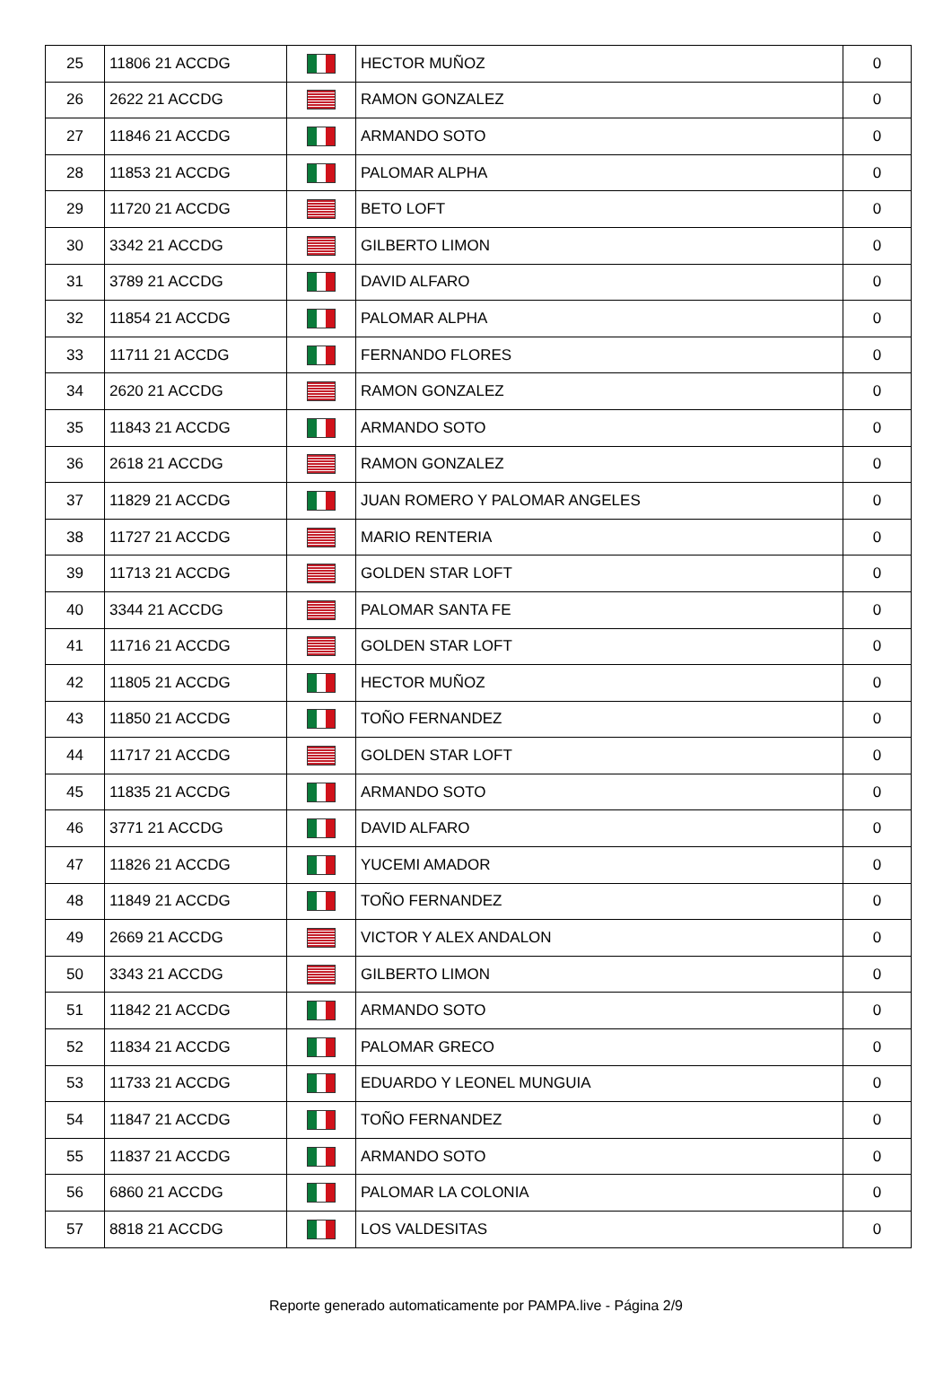| 25 | 11806 21 ACCDG | | HECTOR MUÑOZ | 0 |
| 26 | 2622 21 ACCDG | | RAMON GONZALEZ | 0 |
| 27 | 11846 21 ACCDG | | ARMANDO SOTO | 0 |
| 28 | 11853 21 ACCDG | | PALOMAR ALPHA | 0 |
| 29 | 11720 21 ACCDG | | BETO LOFT | 0 |
| 30 | 3342 21 ACCDG | | GILBERTO LIMON | 0 |
| 31 | 3789 21 ACCDG | | DAVID ALFARO | 0 |
| 32 | 11854 21 ACCDG | | PALOMAR ALPHA | 0 |
| 33 | 11711 21 ACCDG | | FERNANDO FLORES | 0 |
| 34 | 2620 21 ACCDG | | RAMON GONZALEZ | 0 |
| 35 | 11843 21 ACCDG | | ARMANDO SOTO | 0 |
| 36 | 2618 21 ACCDG | | RAMON GONZALEZ | 0 |
| 37 | 11829 21 ACCDG | | JUAN ROMERO Y PALOMAR ANGELES | 0 |
| 38 | 11727 21 ACCDG | | MARIO RENTERIA | 0 |
| 39 | 11713 21 ACCDG | | GOLDEN STAR LOFT | 0 |
| 40 | 3344 21 ACCDG | | PALOMAR SANTA FE | 0 |
| 41 | 11716 21 ACCDG | | GOLDEN STAR LOFT | 0 |
| 42 | 11805 21 ACCDG | | HECTOR MUÑOZ | 0 |
| 43 | 11850 21 ACCDG | | TOÑO FERNANDEZ | 0 |
| 44 | 11717 21 ACCDG | | GOLDEN STAR LOFT | 0 |
| 45 | 11835 21 ACCDG | | ARMANDO SOTO | 0 |
| 46 | 3771 21 ACCDG | | DAVID ALFARO | 0 |
| 47 | 11826 21 ACCDG | | YUCEMI AMADOR | 0 |
| 48 | 11849 21 ACCDG | | TOÑO FERNANDEZ | 0 |
| 49 | 2669 21 ACCDG | | VICTOR Y ALEX ANDALON | 0 |
| 50 | 3343 21 ACCDG | | GILBERTO LIMON | 0 |
| 51 | 11842 21 ACCDG | | ARMANDO SOTO | 0 |
| 52 | 11834 21 ACCDG | | PALOMAR GRECO | 0 |
| 53 | 11733 21 ACCDG | | EDUARDO Y LEONEL MUNGUIA | 0 |
| 54 | 11847 21 ACCDG | | TOÑO FERNANDEZ | 0 |
| 55 | 11837 21 ACCDG | | ARMANDO SOTO | 0 |
| 56 | 6860 21 ACCDG | | PALOMAR LA COLONIA | 0 |
| 57 | 8818 21 ACCDG | | LOS VALDESITAS | 0 |
Reporte generado automaticamente por PAMPA.live - Página 2/9